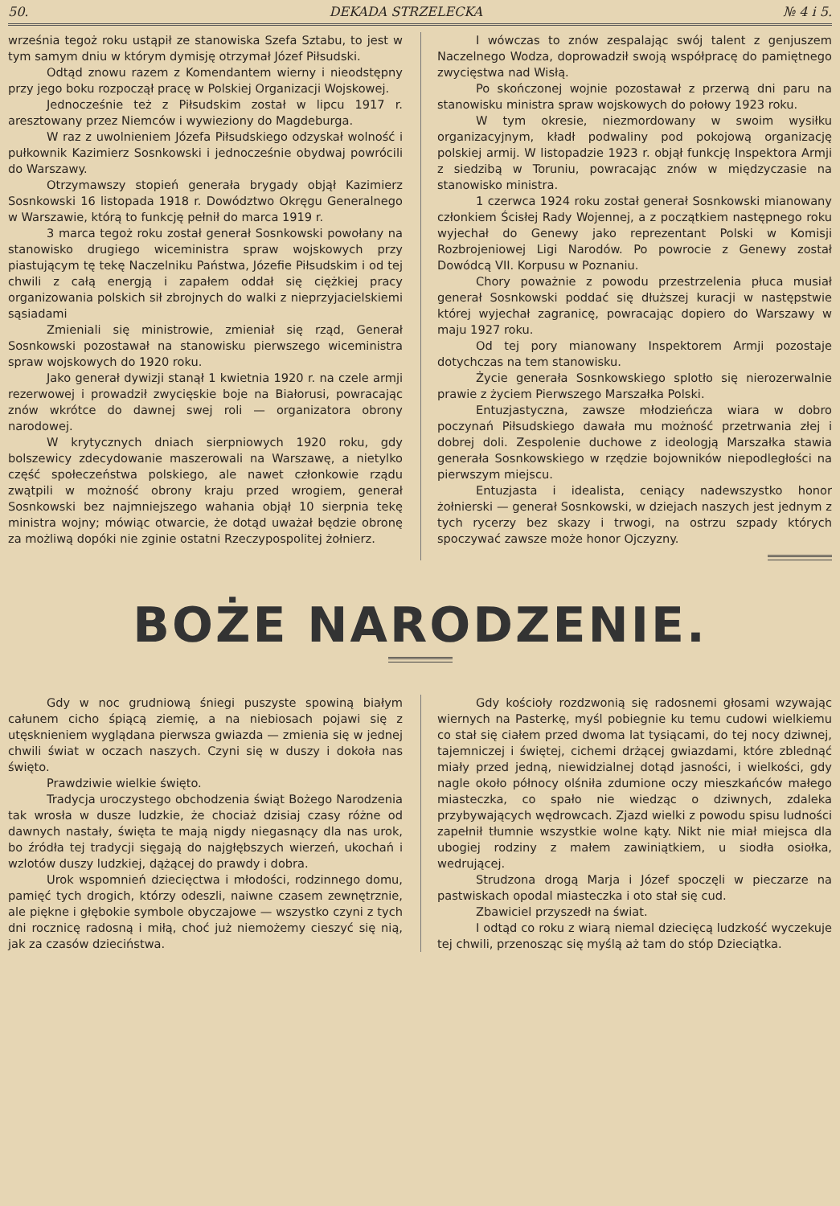50. DEKADA STRZELECKA № 4 i 5.
września tegoż roku ustąpił ze stanowiska Szefa Sztabu, to jest w tym samym dniu w którym dymisję otrzymał Józef Piłsudski.
Odtąd znowu razem z Komendantem wierny i nieodstępny przy jego boku rozpoczął pracę w Polskiej Organizacji Wojskowej.
Jednocześnie też z Piłsudskim został w lipcu 1917 r. aresztowany przez Niemców i wywieziony do Magdeburga.
W raz z uwolnieniem Józefa Piłsudskiego odzyskał wolność i pułkownik Kazimierz Sosnkowski i jednocześnie obydwaj powrócili do Warszawy.
Otrzymawszy stopień generała brygady objął Kazimierz Sosnkowski 16 listopada 1918 r. Dowództwo Okręgu Generalnego w Warszawie, którą to funkcję pełnił do marca 1919 r.
3 marca tegoż roku został generał Sosnkowski powołany na stanowisko drugiego wiceministra spraw wojskowych przy piastującym tę tekę Naczelniku Państwa, Józefie Piłsudskim i od tej chwili z całą energją i zapałem oddał się ciężkiej pracy organizowania polskich sił zbrojnych do walki z nieprzyjacielskiemi sąsiadami
Zmieniali się ministrowie, zmieniał się rząd, Generał Sosnkowski pozostawał na stanowisku pierwszego wiceministra spraw wojskowych do 1920 roku.
Jako generał dywizji stanął 1 kwietnia 1920 r. na czele armji rezerwowej i prowadził zwycięskie boje na Białorusi, powracając znów wkrótce do dawnej swej roli — organizatora obrony narodowej.
W krytycznych dniach sierpniowych 1920 roku, gdy bolszewicy zdecydowanie maszerowali na Warszawę, a nietylko część społeczeństwa polskiego, ale nawet członkowie rządu zwątpili w możność obrony kraju przed wrogiem, generał Sosnkowski bez najmniejszego wahania objął 10 sierpnia tekę ministra wojny; mówiąc otwarcie, że dotąd uważał będzie obronę za możliwą dopóki nie zginie ostatni Rzeczypospolitej żołnierz.
I wówczas to znów zespalając swój talent z genjuszem Naczelnego Wodza, doprowadził swoją współpracę do pamiętnego zwycięstwa nad Wisłą.
Po skończonej wojnie pozostawał z przerwą dni paru na stanowisku ministra spraw wojskowych do połowy 1923 roku.
W tym okresie, niezmordowany w swoim wysiłku organizacyjnym, kładł podwaliny pod pokojową organizację polskiej armij. W listopadzie 1923 r. objął funkcję Inspektora Armji z siedzibą w Toruniu, powracając znów w międzyczasie na stanowisko ministra.
1 czerwca 1924 roku został generał Sosnkowski mianowany członkiem Ścisłej Rady Wojennej, a z początkiem następnego roku wyjechał do Genewy jako reprezentant Polski w Komisji Rozbrojeniowej Ligi Narodów. Po powrocie z Genewy został Dowódcą VII. Korpusu w Poznaniu.
Chory poważnie z powodu przestrzelenia płuca musiał generał Sosnkowski poddać się dłuższej kuracji w następstwie której wyjechał zagranicę, powracając dopiero do Warszawy w maju 1927 roku.
Od tej pory mianowany Inspektorem Armji pozostaje dotychczas na tem stanowisku.
Życie generała Sosnkowskiego splotło się nierozerwalnie prawie z życiem Pierwszego Marszałka Polski.
Entuzjastyczna, zawsze młodzieńcza wiara w dobro poczynań Piłsudskiego dawała mu możność przetrwania złej i dobrej doli. Zespolenie duchowe z ideologją Marszałka stawia generała Sosnkowskiego w rzędzie bojowników niepodległości na pierwszym miejscu.
Entuzjasta i idealista, ceniący nadewszystko honor żołnierski — generał Sosnkowski, w dziejach naszych jest jednym z tych rycerzy bez skazy i trwogi, na ostrzu szpady których spoczywać zawsze może honor Ojczyzny.
BOŻE NARODZENIE.
Gdy w noc grudniową śniegi puszyste spowiną białym całunem cicho śpiącą ziemię, a na niebiosach pojawi się z utęsknieniem wyglądana pierwsza gwiazda — zmienia się w jednej chwili świat w oczach naszych. Czyni się w duszy i dokoła nas święto.
Prawdziwie wielkie święto.
Tradycja uroczystego obchodzenia świąt Bożego Narodzenia tak wrosła w dusze ludzkie, że chociaż dzisiaj czasy różne od dawnych nastały, święta te mają nigdy niegasnący dla nas urok, bo źródła tej tradycji sięgają do najgłębszych wierzeń, ukochań i wzlotów duszy ludzkiej, dążącej do prawdy i dobra.
Urok wspomnień dziecięctwa i młodości, rodzinnego domu, pamięć tych drogich, którzy odeszli, naiwne czasem zewnętrznie, ale piękne i głębokie symbole obyczajowe — wszystko czyni z tych dni rocznicę radosną i miłą, choć już niemożemy cieszyć się nią, jak za czasów dzieciństwa.
Gdy kościoły rozdzwonią się radosnemi głosami wzywając wiernych na Pasterkę, myśl pobiegnie ku temu cudowi wielkiemu co stał się ciałem przed dwoma lat tysiącami, do tej nocy dziwnej, tajemniczej i świętej, cichemi drżącej gwiazdami, które zblednąć miały przed jedną, niewidzialnej dotąd jasności, i wielkości, gdy nagle około północy olśniła zdumione oczy mieszkańców małego miasteczka, co spało nie wiedząc o dziwnych, zdaleka przybywających wędrowcach. Zjazd wielki z powodu spisu ludności zapełnił tłumnie wszystkie wolne kąty. Nikt nie miał miejsca dla ubogiej rodziny z małem zawiniątkiem, u siodła osiołka, wedrującej.
Strudzona drogą Marja i Józef spoczęli w pieczarze na pastwiskach opodal miasteczka i oto stał się cud.
Zbawiciel przyszedł na świat.
I odtąd co roku z wiarą niemal dziecięcą ludzkość wyczekuje tej chwili, przenosząc się myślą aż tam do stóp Dzieciątka.